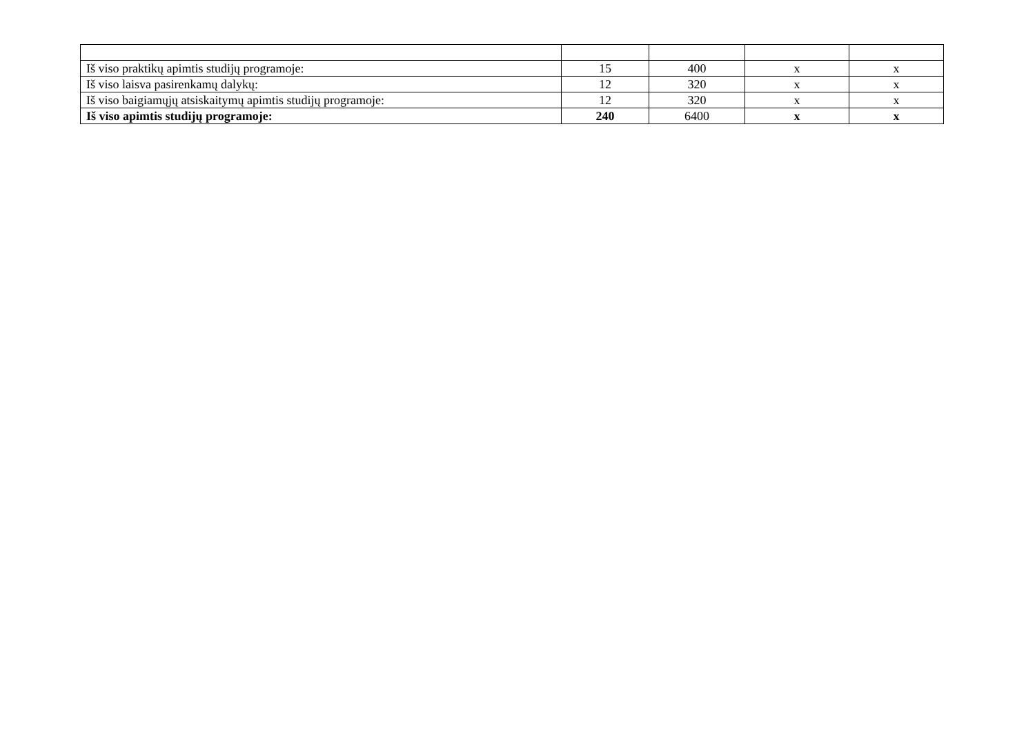| Iš viso praktikų apimtis studijų programoje: | 15 | 400 | x | x |
| Iš viso laisva pasirenkamų dalykų: | 12 | 320 | x | x |
| Iš viso baigiamųjų atsiskaitymų apimtis studijų programoje: | 12 | 320 | x | x |
| Iš viso apimtis studijų programoje: | 240 | 6400 | x | x |